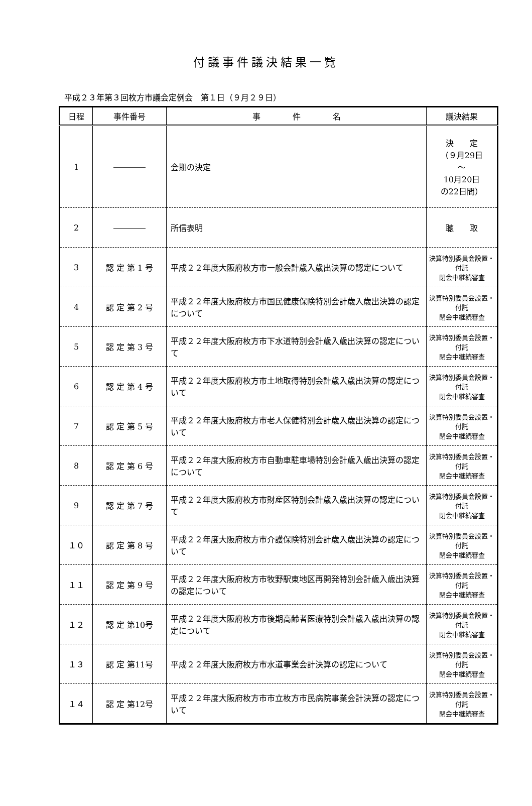付議事件議決結果一覧
平成２３年第３回枚方市議会定例会　第１日（９月２９日）
| 日程 | 事件番号 | 事 件 名 | 議決結果 |
| --- | --- | --- | --- |
| 1 | ―――― | 会期の決定 | 決 定 （９月29日 ～ 10月20日 の22日間） |
| 2 | ―――― | 所信表明 | 聴 取 |
| 3 | 認 定 第 1 号 | 平成２２年度大阪府枚方市一般会計歳入歳出決算の認定について | 決算特別委員会設置・付託 閉会中継続審査 |
| 4 | 認 定 第 2 号 | 平成２２年度大阪府枚方市国民健康保険特別会計歳入歳出決算の認定について | 決算特別委員会設置・付託 閉会中継続審査 |
| 5 | 認 定 第 3 号 | 平成２２年度大阪府枚方市下水道特別会計歳入歳出決算の認定について | 決算特別委員会設置・付託 閉会中継続審査 |
| 6 | 認 定 第 4 号 | 平成２２年度大阪府枚方市土地取得特別会計歳入歳出決算の認定について | 決算特別委員会設置・付託 閉会中継続審査 |
| 7 | 認 定 第 5 号 | 平成２２年度大阪府枚方市老人保健特別会計歳入歳出決算の認定について | 決算特別委員会設置・付託 閉会中継続審査 |
| 8 | 認 定 第 6 号 | 平成２２年度大阪府枚方市自動車駐車場特別会計歳入歳出決算の認定について | 決算特別委員会設置・付託 閉会中継続審査 |
| 9 | 認 定 第 7 号 | 平成２２年度大阪府枚方市財産区特別会計歳入歳出決算の認定について | 決算特別委員会設置・付託 閉会中継続審査 |
| １０ | 認 定 第 8 号 | 平成２２年度大阪府枚方市介護保険特別会計歳入歳出決算の認定について | 決算特別委員会設置・付託 閉会中継続審査 |
| １１ | 認 定 第 9 号 | 平成２２年度大阪府枚方市牧野駅東地区再開発特別会計歳入歳出決算の認定について | 決算特別委員会設置・付託 閉会中継続審査 |
| １２ | 認 定 第10号 | 平成２２年度大阪府枚方市後期高齢者医療特別会計歳入歳出決算の認定について | 決算特別委員会設置・付託 閉会中継続審査 |
| １３ | 認 定 第11号 | 平成２２年度大阪府枚方市水道事業会計決算の認定について | 決算特別委員会設置・付託 閉会中継続審査 |
| １４ | 認 定 第12号 | 平成２２年度大阪府枚方市市立枚方市民病院事業会計決算の認定について | 決算特別委員会設置・付託 閉会中継続審査 |